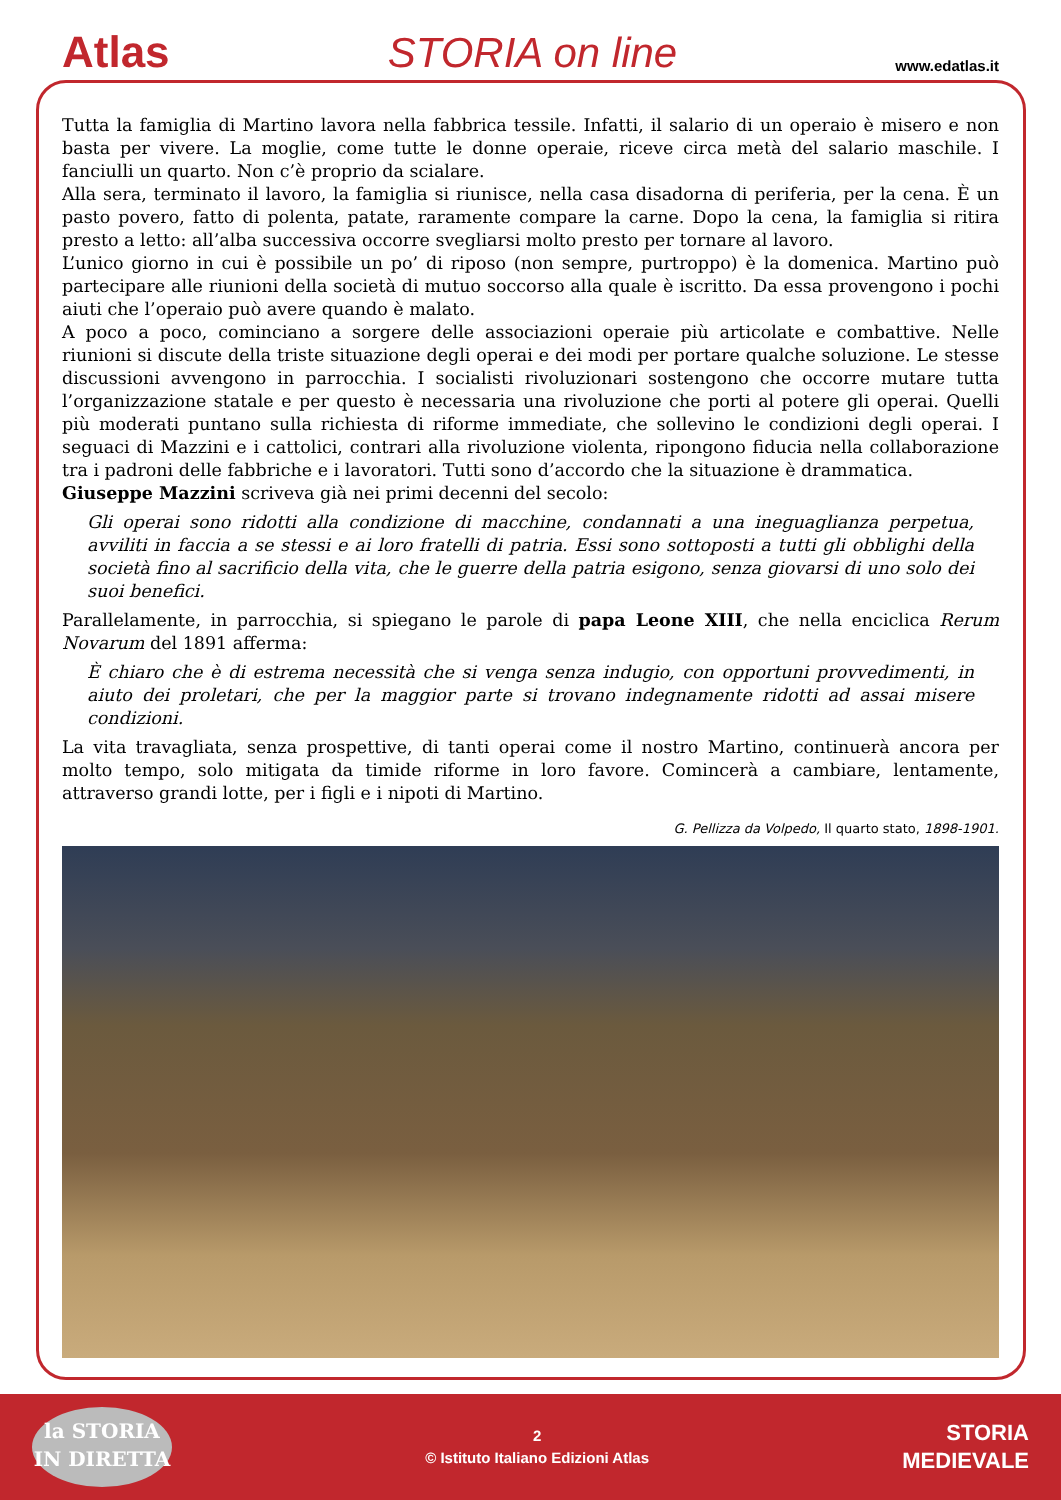Atlas
STORIA on line
www.edatlas.it
Tutta la famiglia di Martino lavora nella fabbrica tessile. Infatti, il salario di un operaio è misero e non basta per vivere. La moglie, come tutte le donne operaie, riceve circa metà del salario maschile. I fanciulli un quarto. Non c’è proprio da scialare.
Alla sera, terminato il lavoro, la famiglia si riunisce, nella casa disadorna di periferia, per la cena. È un pasto povero, fatto di polenta, patate, raramente compare la carne. Dopo la cena, la famiglia si ritira presto a letto: all’alba successiva occorre svegliarsi molto presto per tornare al lavoro.
L’unico giorno in cui è possibile un po’ di riposo (non sempre, purtroppo) è la domenica. Martino può partecipare alle riunioni della società di mutuo soccorso alla quale è iscritto. Da essa provengono i pochi aiuti che l’operaio può avere quando è malato.
A poco a poco, cominciano a sorgere delle associazioni operaie più articolate e combattive. Nelle riunioni si discute della triste situazione degli operai e dei modi per portare qualche soluzione. Le stesse discussioni avvengono in parrocchia. I socialisti rivoluzionari sostengono che occorre mutare tutta l’organizzazione statale e per questo è necessaria una rivoluzione che porti al potere gli operai. Quelli più moderati puntano sulla richiesta di riforme immediate, che sollevino le condizioni degli operai. I seguaci di Mazzini e i cattolici, contrari alla rivoluzione violenta, ripongono fiducia nella collaborazione tra i padroni delle fabbriche e i lavoratori. Tutti sono d’accordo che la situazione è drammatica.
Giuseppe Mazzini scriveva già nei primi decenni del secolo:
Gli operai sono ridotti alla condizione di macchine, condannati a una ineguaglianza perpetua, avviliti in faccia a se stessi e ai loro fratelli di patria. Essi sono sottoposti a tutti gli obblighi della società fino al sacrificio della vita, che le guerre della patria esigono, senza giovarsi di uno solo dei suoi benefici.
Parallelamente, in parrocchia, si spiegano le parole di papa Leone XIII, che nella enciclica Rerum Novarum del 1891 afferma:
È chiaro che è di estrema necessità che si venga senza indugio, con opportuni provvedimenti, in aiuto dei proletari, che per la maggior parte si trovano indegnamente ridotti ad assai misere condizioni.
La vita travagliata, senza prospettive, di tanti operai come il nostro Martino, continuerà ancora per molto tempo, solo mitigata da timide riforme in loro favore. Comincerà a cambiare, lentamente, attraverso grandi lotte, per i figli e i nipoti di Martino.
G. Pellizza da Volpedo, Il quarto stato, 1898-1901.
la STORIA
IN DIRETTA
2
© Istituto Italiano Edizioni Atlas
STORIA
MEDIEVALE